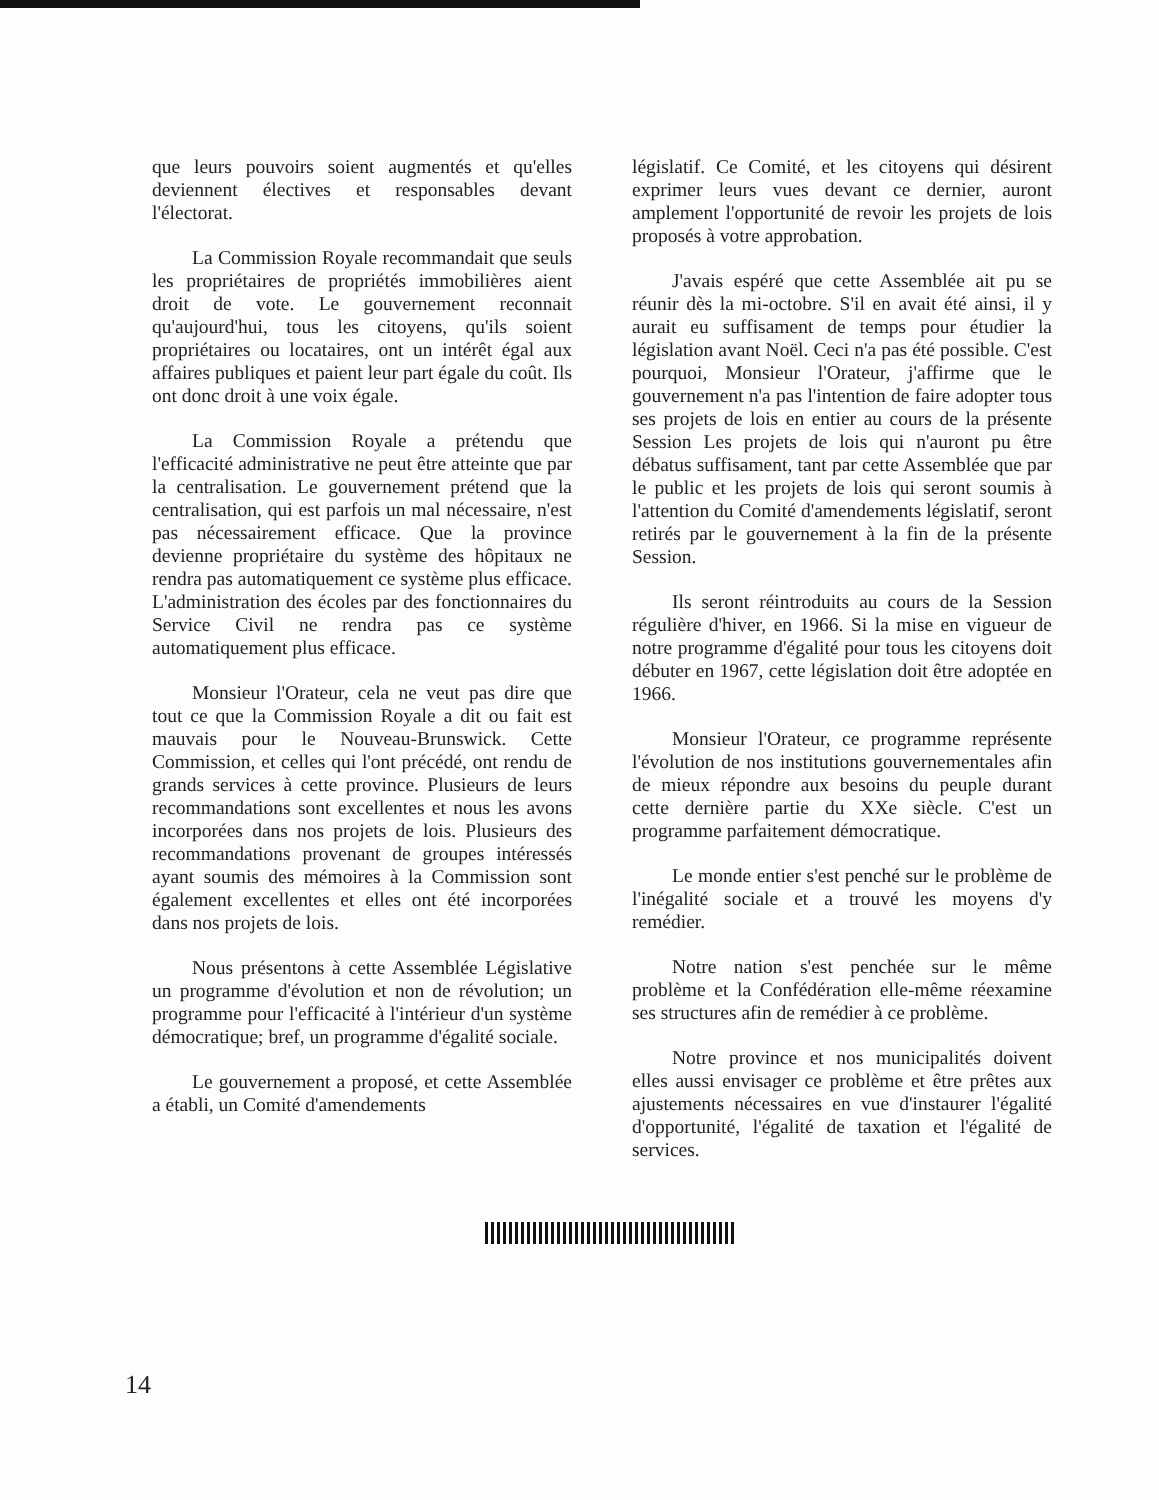que leurs pouvoirs soient augmentés et qu'elles deviennent électives et responsables devant l'électorat.
La Commission Royale recommandait que seuls les propriétaires de propriétés immobilières aient droit de vote. Le gouvernement reconnait qu'aujourd'hui, tous les citoyens, qu'ils soient propriétaires ou locataires, ont un intérêt égal aux affaires publiques et paient leur part égale du coût. Ils ont donc droit à une voix égale.
La Commission Royale a prétendu que l'efficacité administrative ne peut être atteinte que par la centralisation. Le gouvernement prétend que la centralisation, qui est parfois un mal nécessaire, n'est pas nécessairement efficace. Que la province devienne propriétaire du système des hôpitaux ne rendra pas automatiquement ce système plus efficace. L'administration des écoles par des fonctionnaires du Service Civil ne rendra pas ce système automatiquement plus efficace.
Monsieur l'Orateur, cela ne veut pas dire que tout ce que la Commission Royale a dit ou fait est mauvais pour le Nouveau-Brunswick. Cette Commission, et celles qui l'ont précédé, ont rendu de grands services à cette province. Plusieurs de leurs recommandations sont excellentes et nous les avons incorporées dans nos projets de lois. Plusieurs des recommandations provenant de groupes intéressés ayant soumis des mémoires à la Commission sont également excellentes et elles ont été incorporées dans nos projets de lois.
Nous présentons à cette Assemblée Législative un programme d'évolution et non de révolution; un programme pour l'efficacité à l'intérieur d'un système démocratique; bref, un programme d'égalité sociale.
Le gouvernement a proposé, et cette Assemblée a établi, un Comité d'amendements
législatif. Ce Comité, et les citoyens qui désirent exprimer leurs vues devant ce dernier, auront amplement l'opportunité de revoir les projets de lois proposés à votre approbation.
J'avais espéré que cette Assemblée ait pu se réunir dès la mi-octobre. S'il en avait été ainsi, il y aurait eu suffisament de temps pour étudier la législation avant Noël. Ceci n'a pas été possible. C'est pourquoi, Monsieur l'Orateur, j'affirme que le gouvernement n'a pas l'intention de faire adopter tous ses projets de lois en entier au cours de la présente Session Les projets de lois qui n'auront pu être débatus suffisament, tant par cette Assemblée que par le public et les projets de lois qui seront soumis à l'attention du Comité d'amendements législatif, seront retirés par le gouvernement à la fin de la présente Session.
Ils seront réintroduits au cours de la Session régulière d'hiver, en 1966. Si la mise en vigueur de notre programme d'égalité pour tous les citoyens doit débuter en 1967, cette législation doit être adoptée en 1966.
Monsieur l'Orateur, ce programme représente l'évolution de nos institutions gouvernementales afin de mieux répondre aux besoins du peuple durant cette dernière partie du XXe siècle. C'est un programme parfaitement démocratique.
Le monde entier s'est penché sur le problème de l'inégalité sociale et a trouvé les moyens d'y remédier.
Notre nation s'est penchée sur le même problème et la Confédération elle-même réexamine ses structures afin de remédier à ce problème.
Notre province et nos municipalités doivent elles aussi envisager ce problème et être prêtes aux ajustements nécessaires en vue d'instaurer l'égalité d'opportunité, l'égalité de taxation et l'égalité de services.
14